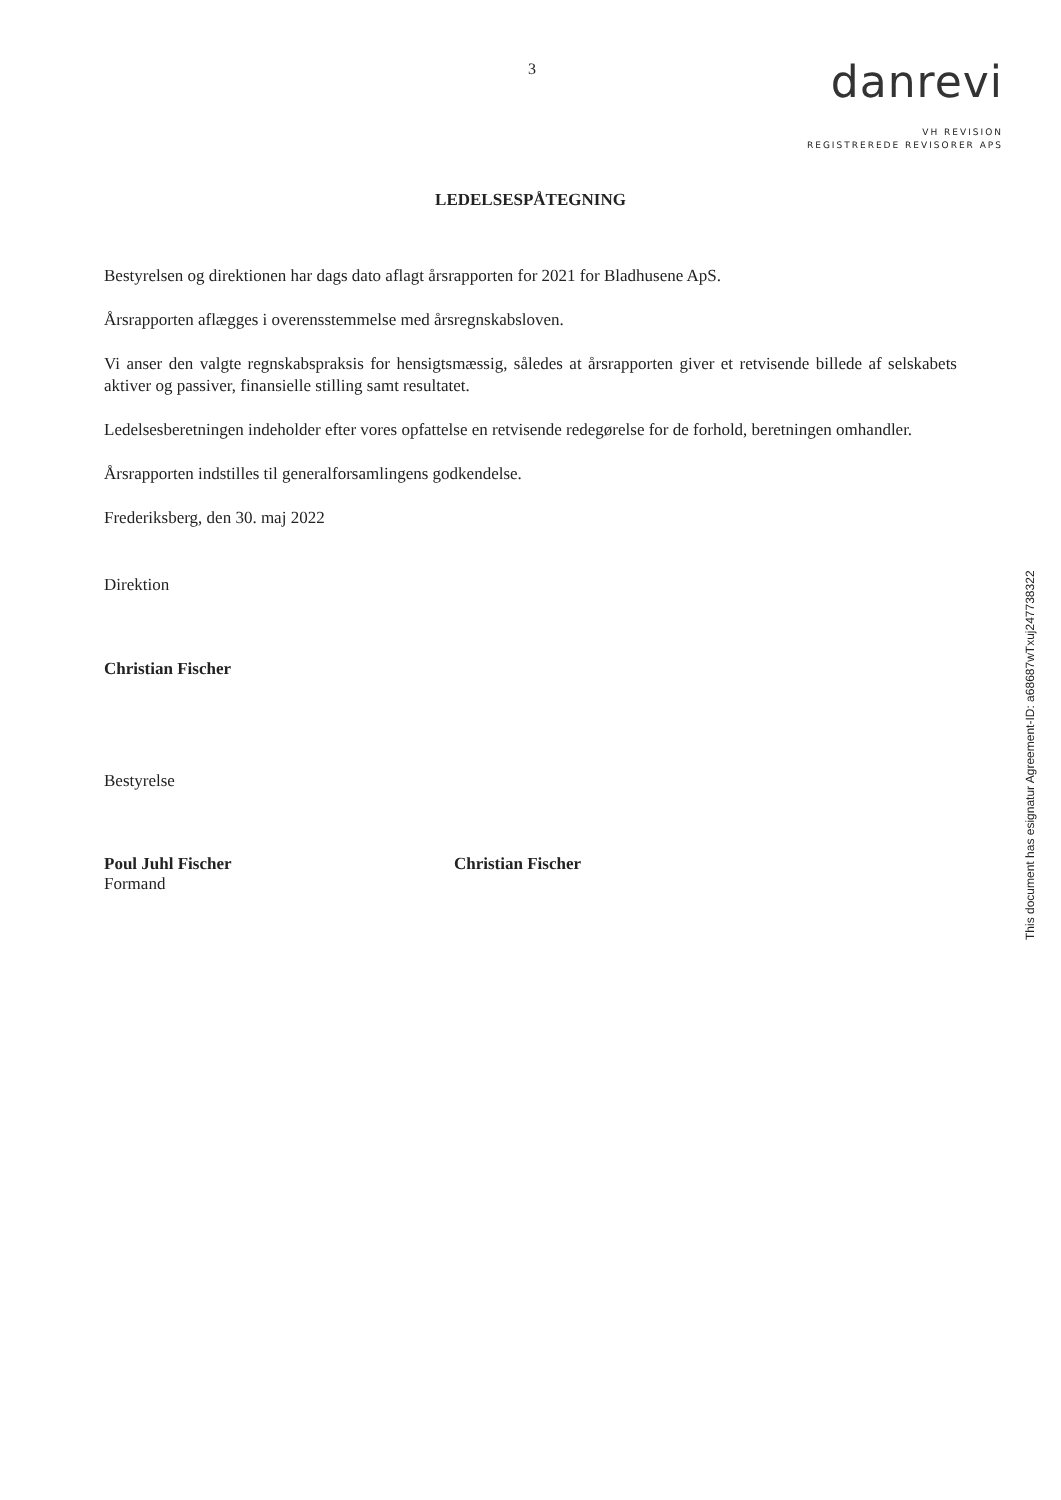3
danrevi
VH REVISION
REGISTREREDE REVISORER APS
LEDELSESPÅTEGNING
Bestyrelsen og direktionen har dags dato aflagt årsrapporten for 2021 for Bladhusene ApS.
Årsrapporten aflægges i overensstemmelse med årsregnskabsloven.
Vi anser den valgte regnskabspraksis for hensigtsmæssig, således at årsrapporten giver et retvisende billede af selskabets aktiver og passiver, finansielle stilling samt resultatet.
Ledelsesberetningen indeholder efter vores opfattelse en retvisende redegørelse for de forhold, beretningen omhandler.
Årsrapporten indstilles til generalforsamlingens godkendelse.
Frederiksberg, den 30. maj 2022
Direktion
Christian Fischer
Bestyrelse
Poul Juhl Fischer
Formand
Christian Fischer
This document has esignatur Agreement-ID: a68687wTxuj247738322